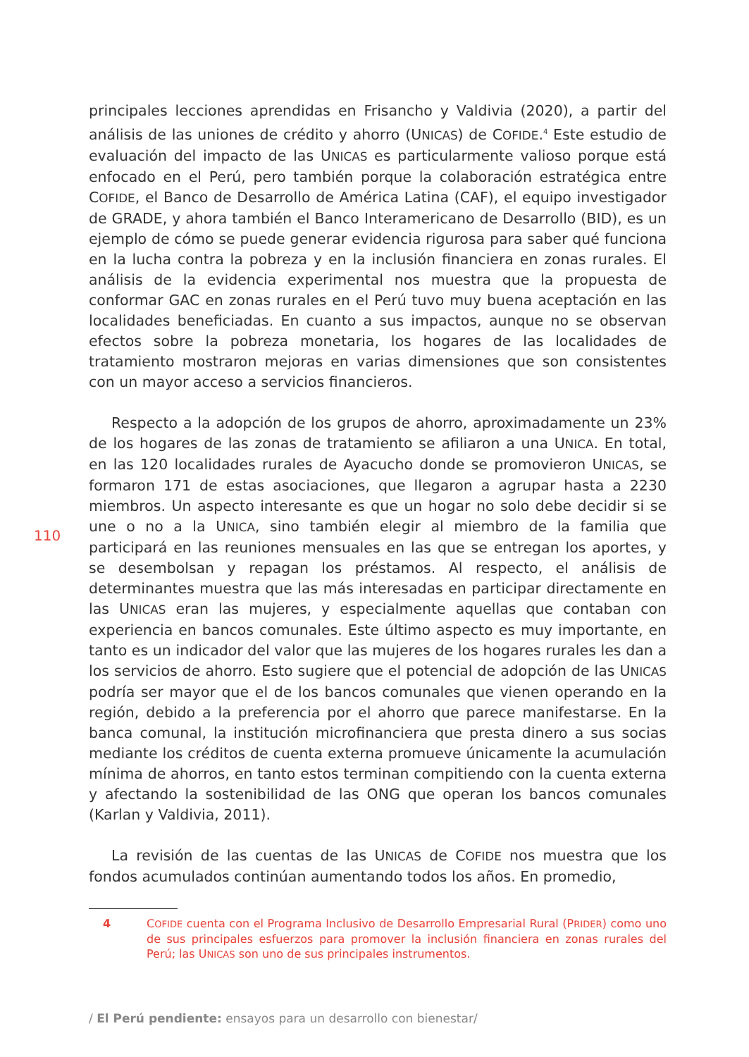110
principales lecciones aprendidas en Frisancho y Valdivia (2020), a partir del análisis de las uniones de crédito y ahorro (UNICAS) de COFIDE.<sup>4</sup> Este estudio de evaluación del impacto de las UNICAS es particularmente valioso porque está enfocado en el Perú, pero también porque la colaboración estratégica entre COFIDE, el Banco de Desarrollo de América Latina (CAF), el equipo investigador de GRADE, y ahora también el Banco Interamericano de Desarrollo (BID), es un ejemplo de cómo se puede generar evidencia rigurosa para saber qué funciona en la lucha contra la pobreza y en la inclusión financiera en zonas rurales. El análisis de la evidencia experimental nos muestra que la propuesta de conformar GAC en zonas rurales en el Perú tuvo muy buena aceptación en las localidades beneficiadas. En cuanto a sus impactos, aunque no se observan efectos sobre la pobreza monetaria, los hogares de las localidades de tratamiento mostraron mejoras en varias dimensiones que son consistentes con un mayor acceso a servicios financieros.
Respecto a la adopción de los grupos de ahorro, aproximadamente un 23% de los hogares de las zonas de tratamiento se afiliaron a una UNICA. En total, en las 120 localidades rurales de Ayacucho donde se promovieron UNICAS, se formaron 171 de estas asociaciones, que llegaron a agrupar hasta a 2230 miembros. Un aspecto interesante es que un hogar no solo debe decidir si se une o no a la UNICA, sino también elegir al miembro de la familia que participará en las reuniones mensuales en las que se entregan los aportes, y se desembolsan y repagan los préstamos. Al respecto, el análisis de determinantes muestra que las más interesadas en participar directamente en las UNICAS eran las mujeres, y especialmente aquellas que contaban con experiencia en bancos comunales. Este último aspecto es muy importante, en tanto es un indicador del valor que las mujeres de los hogares rurales les dan a los servicios de ahorro. Esto sugiere que el potencial de adopción de las UNICAS podría ser mayor que el de los bancos comunales que vienen operando en la región, debido a la preferencia por el ahorro que parece manifestarse. En la banca comunal, la institución microfinanciera que presta dinero a sus socias mediante los créditos de cuenta externa promueve únicamente la acumulación mínima de ahorros, en tanto estos terminan compitiendo con la cuenta externa y afectando la sostenibilidad de las ONG que operan los bancos comunales (Karlan y Valdivia, 2011).
La revisión de las cuentas de las UNICAS de COFIDE nos muestra que los fondos acumulados continúan aumentando todos los años. En promedio,
4 COFIDE cuenta con el Programa Inclusivo de Desarrollo Empresarial Rural (PRIDER) como uno de sus principales esfuerzos para promover la inclusión financiera en zonas rurales del Perú; las UNICAS son uno de sus principales instrumentos.
/ El Perú pendiente: ensayos para un desarrollo con bienestar/